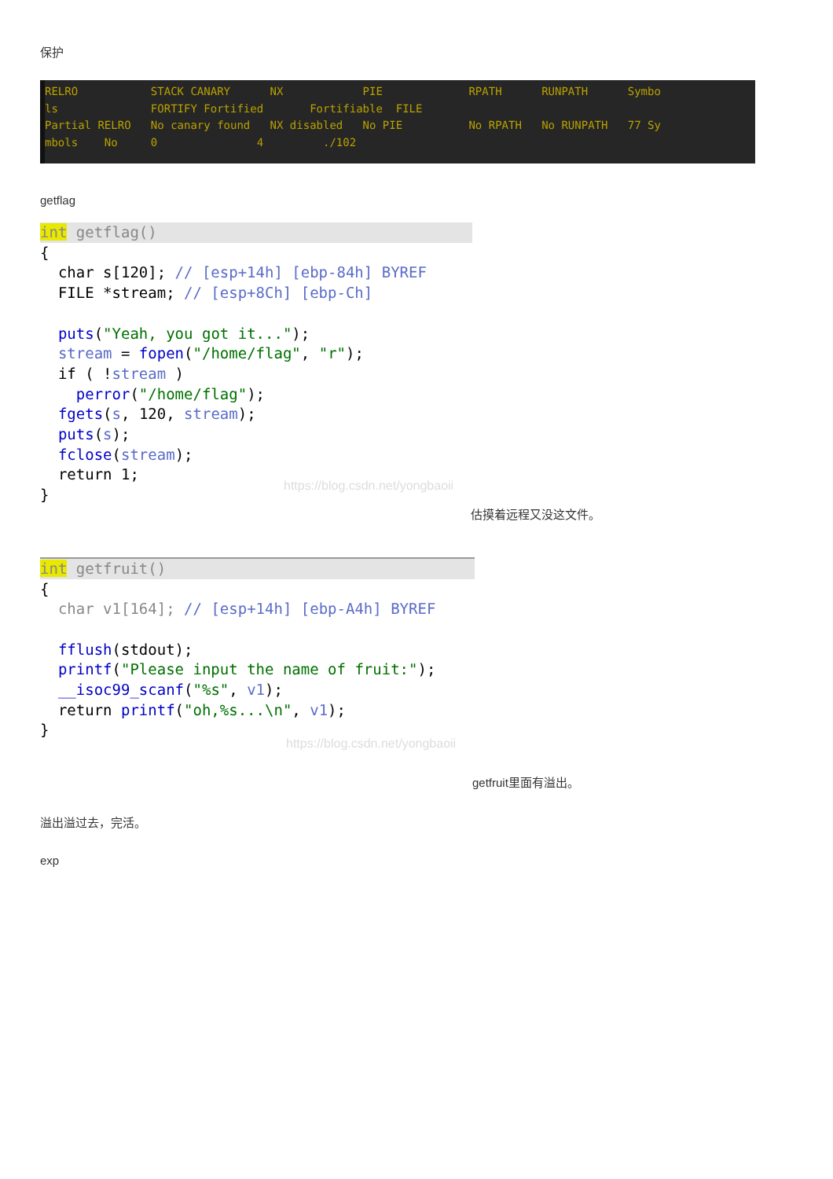保护
RELRO STACK CANARY NX PIE RPATH RUNPATH Symbo ls FORTIFY Fortified Fortifiable FILE Partial RELRO No canary found NX disabled No PIE No RPATH No RUNPATH 77 Sy mbols No 0 4 ./102
getflag
int getflag()
{ char s[120]; // [esp+14h] [ebp-84h] BYREF FILE *stream; // [esp+8Ch] [ebp-Ch] puts("Yeah, you got it..."); stream = fopen("/home/flag", "r"); if ( !stream ) perror("/home/flag"); fgets(s, 120, stream); puts(s); fclose(stream); return 1; }
https://blog.csdn.net/yongbaoii
估摸着远程又没这文件。
int getfruit()
{ char v1[164]; // [esp+14h] [ebp-A4h] BYREF fflush(stdout); printf("Please input the name of fruit:"); __isoc99_scanf("%s", v1); return printf("oh,%s...\n", v1); }
https://blog.csdn.net/yongbaoii
getfruit里面有溢出。
溢出溢过去，完活。
exp